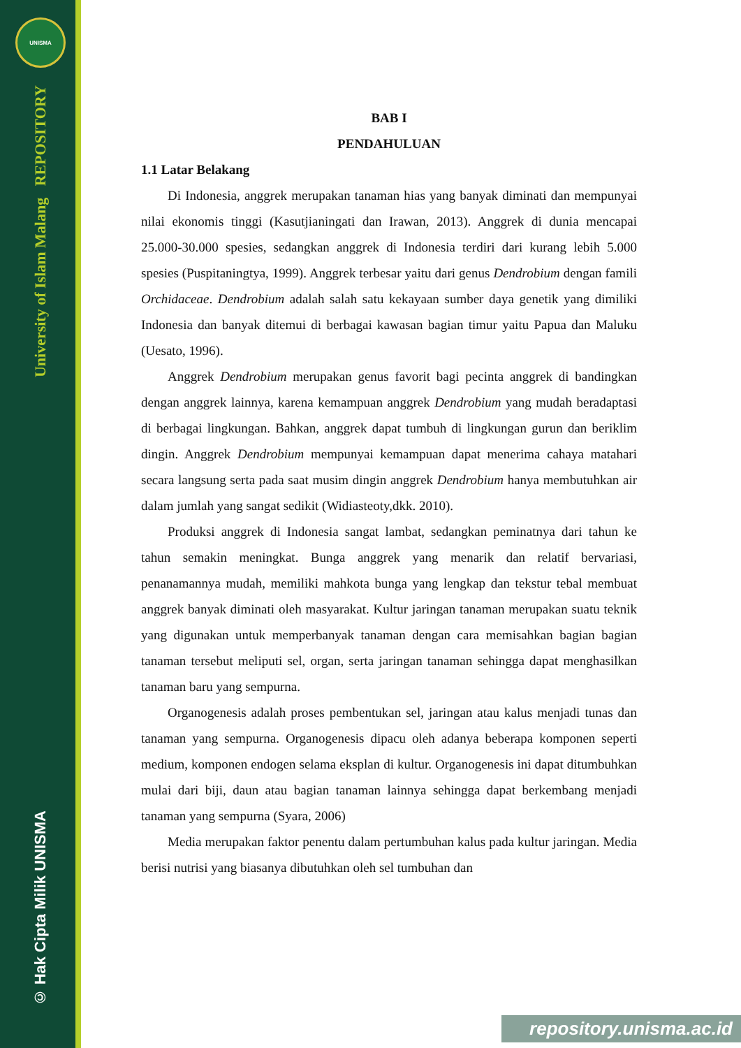UNISMA
University of Islam Malang REPOSITORY
© Hak Cipta Milik UNISMA
BAB I
PENDAHULUAN
1.1 Latar Belakang
Di Indonesia, anggrek merupakan tanaman hias yang banyak diminati dan mempunyai nilai ekonomis tinggi (Kasutjianingati dan Irawan, 2013). Anggrek di dunia mencapai 25.000-30.000 spesies, sedangkan anggrek di Indonesia terdiri dari kurang lebih 5.000 spesies (Puspitaningtya, 1999). Anggrek terbesar yaitu dari genus Dendrobium dengan famili Orchidaceae. Dendrobium adalah salah satu kekayaan sumber daya genetik yang dimiliki Indonesia dan banyak ditemui di berbagai kawasan bagian timur yaitu Papua dan Maluku (Uesato, 1996).
Anggrek Dendrobium merupakan genus favorit bagi pecinta anggrek di bandingkan dengan anggrek lainnya, karena kemampuan anggrek Dendrobium yang mudah beradaptasi di berbagai lingkungan. Bahkan, anggrek dapat tumbuh di lingkungan gurun dan beriklim dingin. Anggrek Dendrobium mempunyai kemampuan dapat menerima cahaya matahari secara langsung serta pada saat musim dingin anggrek Dendrobium hanya membutuhkan air dalam jumlah yang sangat sedikit (Widiasteoty,dkk. 2010).
Produksi anggrek di Indonesia sangat lambat, sedangkan peminatnya dari tahun ke tahun semakin meningkat. Bunga anggrek yang menarik dan relatif bervariasi, penanamannya mudah, memiliki mahkota bunga yang lengkap dan tekstur tebal membuat anggrek banyak diminati oleh masyarakat. Kultur jaringan tanaman merupakan suatu teknik yang digunakan untuk memperbanyak tanaman dengan cara memisahkan bagian bagian tanaman tersebut meliputi sel, organ, serta jaringan tanaman sehingga dapat menghasilkan tanaman baru yang sempurna.
Organogenesis adalah proses pembentukan sel, jaringan atau kalus menjadi tunas dan tanaman yang sempurna. Organogenesis dipacu oleh adanya beberapa komponen seperti medium, komponen endogen selama eksplan di kultur. Organogenesis ini dapat ditumbuhkan mulai dari biji, daun atau bagian tanaman lainnya sehingga dapat berkembang menjadi tanaman yang sempurna (Syara, 2006)
Media merupakan faktor penentu dalam pertumbuhan kalus pada kultur jaringan. Media berisi nutrisi yang biasanya dibutuhkan oleh sel tumbuhan dan
repository.unisma.ac.id